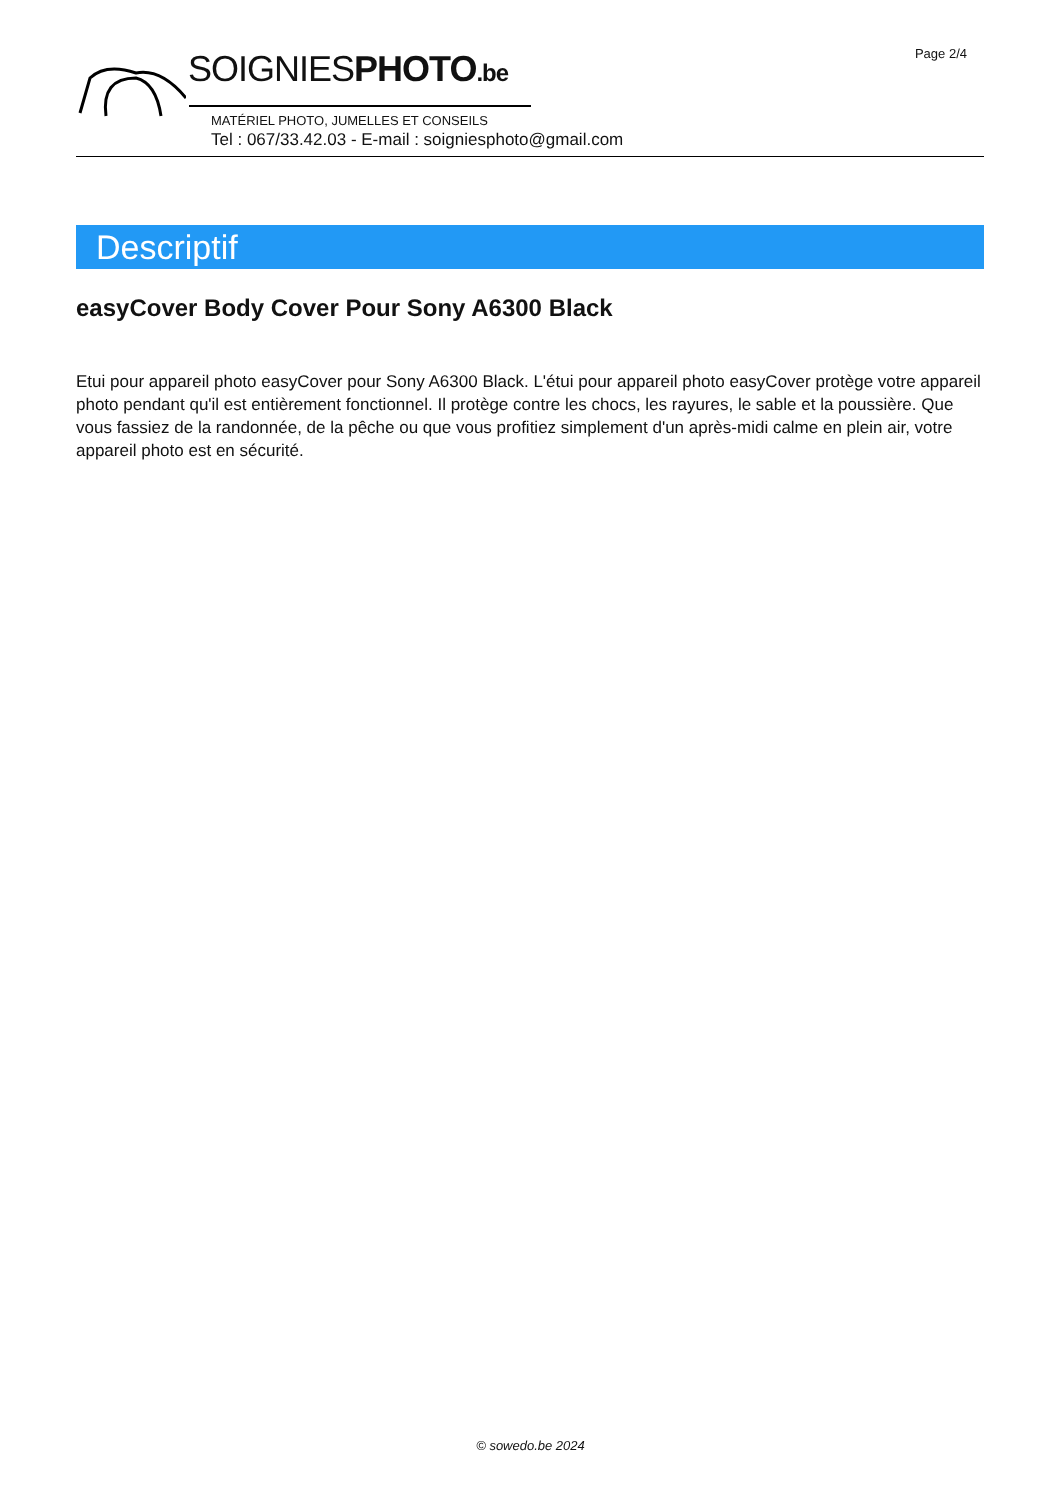Page 2/4
SOIGNIESPHOTO.be
MATÉRIEL PHOTO, JUMELLES ET CONSEILS
Tel : 067/33.42.03 - E-mail : soigniesphoto@gmail.com
Descriptif
easyCover Body Cover Pour Sony A6300 Black
Etui pour appareil photo easyCover pour Sony A6300 Black. L'étui pour appareil photo easyCover protège votre appareil photo pendant qu'il est entièrement fonctionnel. Il protège contre les chocs, les rayures, le sable et la poussière. Que vous fassiez de la randonnée, de la pêche ou que vous profitiez simplement d'un après-midi calme en plein air, votre appareil photo est en sécurité.
© sowedo.be 2024